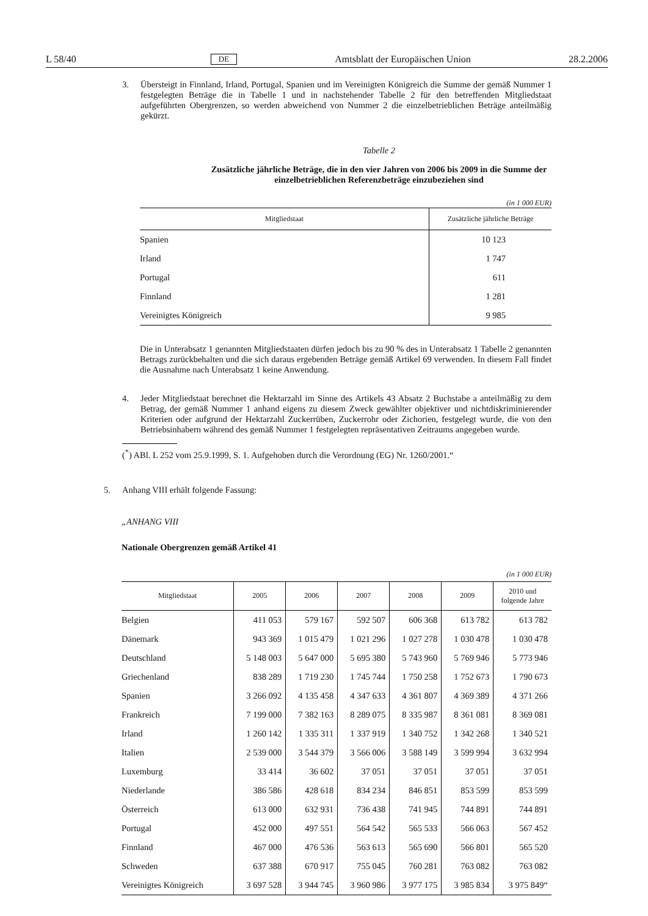L 58/40 DE Amtsblatt der Europäischen Union 28.2.2006
3. Übersteigt in Finnland, Irland, Portugal, Spanien und im Vereinigten Königreich die Summe der gemäß Nummer 1 festgelegten Beträge die in Tabelle 1 und in nachstehender Tabelle 2 für den betreffenden Mitgliedstaat aufgeführten Obergrenzen, so werden abweichend von Nummer 2 die einzelbetrieblichen Beträge anteilmäßig gekürzt.
Tabelle 2
Zusätzliche jährliche Beträge, die in den vier Jahren von 2006 bis 2009 in die Summe der
einzelbetrieblichen Referenzbeträge einzubeziehen sind
(in 1 000 EUR)
| Mitgliedstaat | Zusätzliche jährliche Beträge |
| --- | --- |
| Spanien | 10 123 |
| Irland | 1 747 |
| Portugal | 611 |
| Finnland | 1 281 |
| Vereinigtes Königreich | 9 985 |
Die in Unterabsatz 1 genannten Mitgliedstaaten dürfen jedoch bis zu 90 % des in Unterabsatz 1 Tabelle 2 genannten Betrags zurückbehalten und die sich daraus ergebenden Beträge gemäß Artikel 69 verwenden. In diesem Fall findet die Ausnahme nach Unterabsatz 1 keine Anwendung.
4. Jeder Mitgliedstaat berechnet die Hektarzahl im Sinne des Artikels 43 Absatz 2 Buchstabe a anteilmäßig zu dem Betrag, der gemäß Nummer 1 anhand eigens zu diesem Zweck gewählter objektiver und nichtdiskriminierender Kriterien oder aufgrund der Hektarzahl Zuckerrüben, Zuckerrohr oder Zichorien, festgelegt wurde, die von den Betriebsinhabern während des gemäß Nummer 1 festgelegten repräsentativen Zeitraums angegeben wurde.
(<sup>*</sup>) ABl. L 252 vom 25.9.1999, S. 1. Aufgehoben durch die Verordnung (EG) Nr. 1260/2001.“
5. Anhang VIII erhält folgende Fassung:
„ANHANG VIII
Nationale Obergrenzen gemäß Artikel 41
(in 1 000 EUR)
| Mitgliedstaat | 2005 | 2006 | 2007 | 2008 | 2009 | 2010 und folgende Jahre |
| --- | --- | --- | --- | --- | --- | --- |
| Belgien | 411 053 | 579 167 | 592 507 | 606 368 | 613 782 | 613 782 |
| Dänemark | 943 369 | 1 015 479 | 1 021 296 | 1 027 278 | 1 030 478 | 1 030 478 |
| Deutschland | 5 148 003 | 5 647 000 | 5 695 380 | 5 743 960 | 5 769 946 | 5 773 946 |
| Griechenland | 838 289 | 1 719 230 | 1 745 744 | 1 750 258 | 1 752 673 | 1 790 673 |
| Spanien | 3 266 092 | 4 135 458 | 4 347 633 | 4 361 807 | 4 369 389 | 4 371 266 |
| Frankreich | 7 199 000 | 7 382 163 | 8 289 075 | 8 335 987 | 8 361 081 | 8 369 081 |
| Irland | 1 260 142 | 1 335 311 | 1 337 919 | 1 340 752 | 1 342 268 | 1 340 521 |
| Italien | 2 539 000 | 3 544 379 | 3 566 006 | 3 588 149 | 3 599 994 | 3 632 994 |
| Luxemburg | 33 414 | 36 602 | 37 051 | 37 051 | 37 051 | 37 051 |
| Niederlande | 386 586 | 428 618 | 834 234 | 846 851 | 853 599 | 853 599 |
| Österreich | 613 000 | 632 931 | 736 438 | 741 945 | 744 891 | 744 891 |
| Portugal | 452 000 | 497 551 | 564 542 | 565 533 | 566 063 | 567 452 |
| Finnland | 467 000 | 476 536 | 563 613 | 565 690 | 566 801 | 565 520 |
| Schweden | 637 388 | 670 917 | 755 045 | 760 281 | 763 082 | 763 082 |
| Vereinigtes Königreich | 3 697 528 | 3 944 745 | 3 960 986 | 3 977 175 | 3 985 834 | 3 975 849“ |